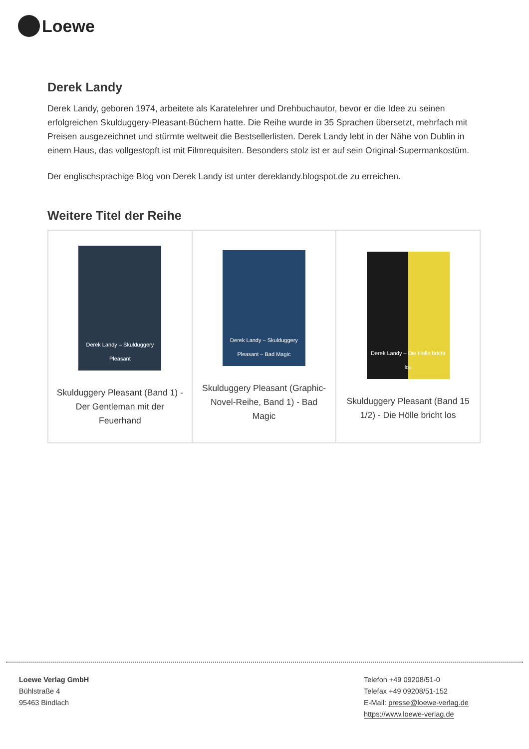Loewe
Derek Landy
Derek Landy, geboren 1974, arbeitete als Karatelehrer und Drehbuchautor, bevor er die Idee zu seinen erfolgreichen Skulduggery-Pleasant-Büchern hatte. Die Reihe wurde in 35 Sprachen übersetzt, mehrfach mit Preisen ausgezeichnet und stürmte weltweit die Bestsellerlisten. Derek Landy lebt in der Nähe von Dublin in einem Haus, das vollgestopft ist mit Filmrequisiten. Besonders stolz ist er auf sein Original-Supermankostüm.
Der englischsprachige Blog von Derek Landy ist unter dereklandy.blogspot.de zu erreichen.
Weitere Titel der Reihe
| Derek Landy – Skulduggery Pleasant Skulduggery Pleasant (Band 1) - Der Gentleman mit der Feuerhand | Derek Landy – Skulduggery Pleasant – Bad Magic Skulduggery Pleasant (Graphic-Novel-Reihe, Band 1) - Bad Magic | Derek Landy – Die Hölle bricht los Skulduggery Pleasant (Band 15 1/2) - Die Hölle bricht los |
Loewe Verlag GmbH
Bühlstraße 4
95463 Bindlach
Telefon +49 09208/51-0
Telefax +49 09208/51-152
E-Mail: presse@loewe-verlag.de
https://www.loewe-verlag.de